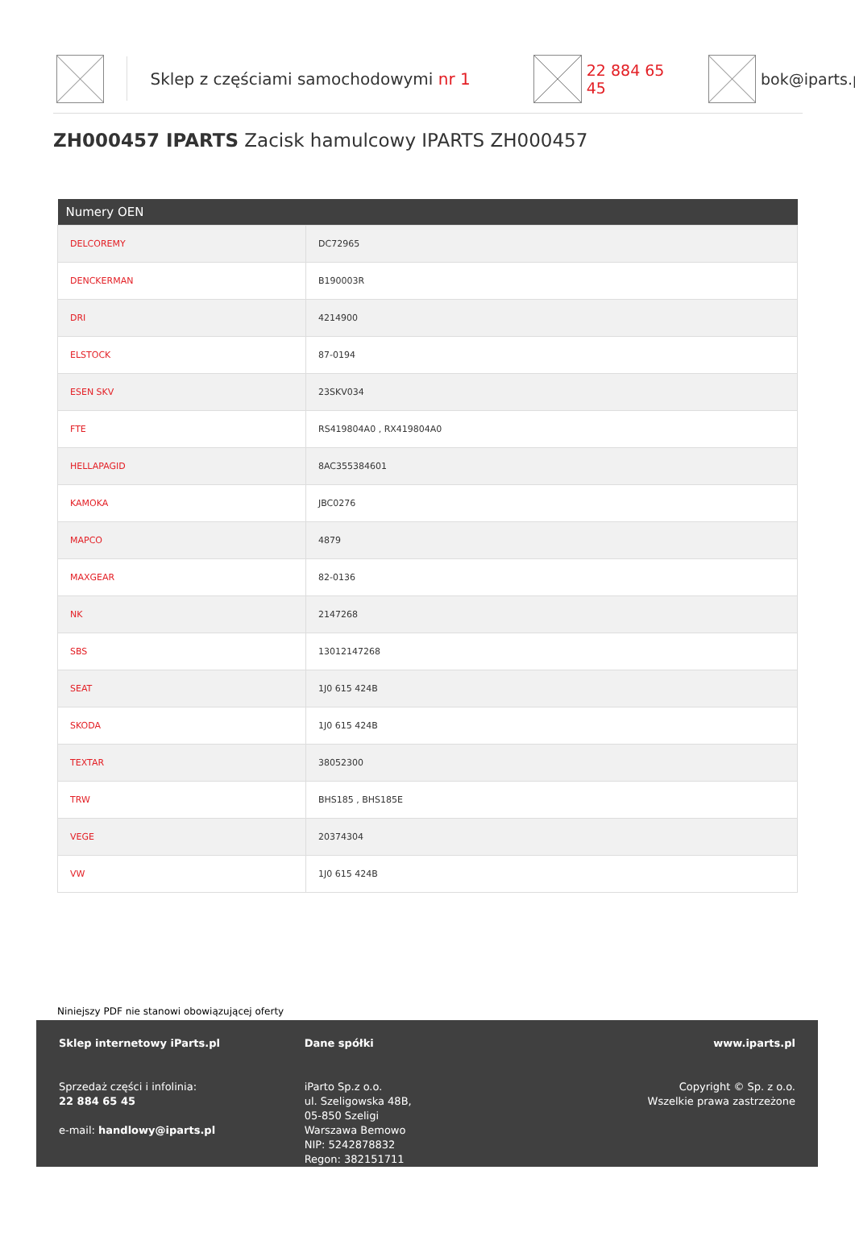Sklep z częściami samochodowymi nr 1 22 884 65 45 bok@iparts.p
ZH000457 IPARTS Zacisk hamulcowy IPARTS ZH000457
| Numery OEN | |
| --- | --- |
| DELCOREMY | DC72965 |
| DENCKERMAN | B190003R |
| DRI | 4214900 |
| ELSTOCK | 87-0194 |
| ESEN SKV | 23SKV034 |
| FTE | RS419804A0 , RX419804A0 |
| HELLAPAGID | 8AC355384601 |
| KAMOKA | JBC0276 |
| MAPCO | 4879 |
| MAXGEAR | 82-0136 |
| NK | 2147268 |
| SBS | 13012147268 |
| SEAT | 1J0 615 424B |
| SKODA | 1J0 615 424B |
| TEXTAR | 38052300 |
| TRW | BHS185 , BHS185E |
| VEGE | 20374304 |
| VW | 1J0 615 424B |
Niniejszy PDF nie stanowi obowiązującej oferty
Sklep internetowy iParts.pl
Sprzedaż części i infolinia:
22 884 65 45
e-mail: handlowy@iparts.pl
Dane spółki
iParto Sp.z o.o.
ul. Szeligowska 48B,
05-850 Szeligi
Warszawa Bemowo
NIP: 5242878832
Regon: 382151711
www.iparts.pl
Copyright © Sp. z o.o.
Wszelkie prawa zastrzeżone